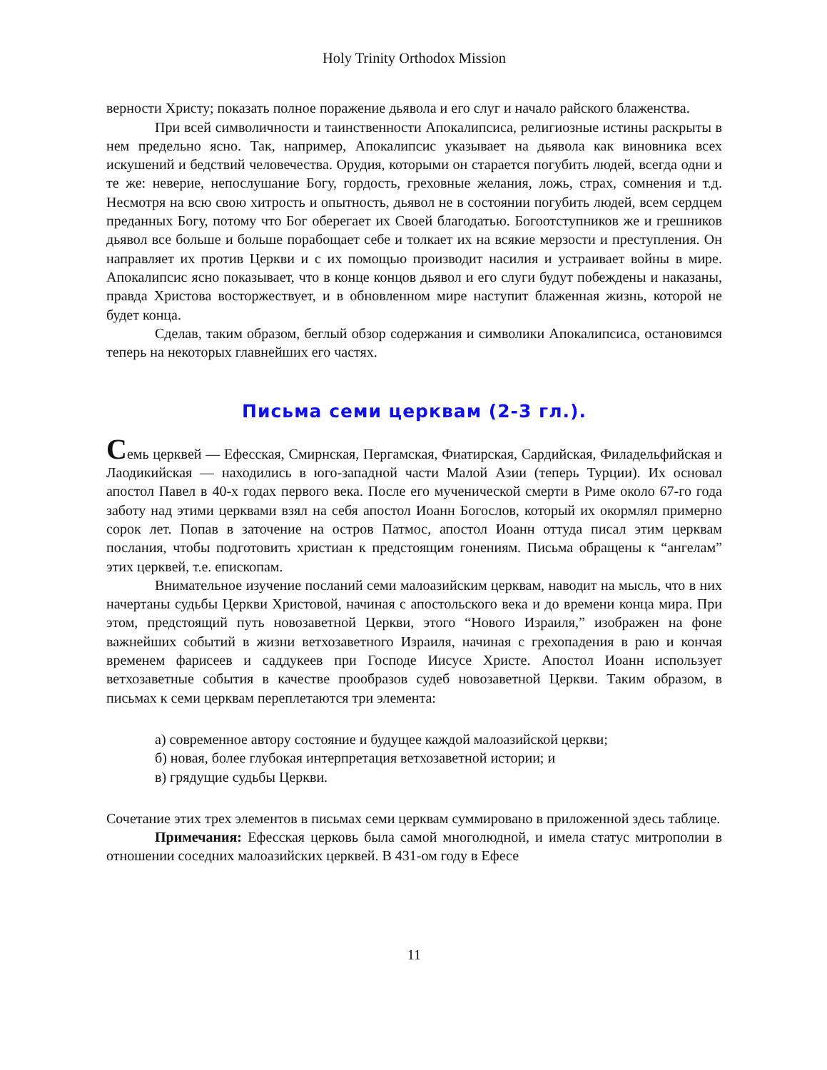Holy Trinity Orthodox Mission
верности Христу; показать полное поражение дьявола и его слуг и начало райского блаженства.
При всей символичности и таинственности Апокалипсиса, религиозные истины раскрыты в нем предельно ясно. Так, например, Апокалипсис указывает на дьявола как виновника всех искушений и бедствий человечества. Орудия, которыми он старается погубить людей, всегда одни и те же: неверие, непослушание Богу, гордость, греховные желания, ложь, страх, сомнения и т.д. Несмотря на всю свою хитрость и опытность, дьявол не в состоянии погубить людей, всем сердцем преданных Богу, потому что Бог оберегает их Своей благодатью. Богоотступников же и грешников дьявол все больше и больше порабощает себе и толкает их на всякие мерзости и преступления. Он направляет их против Церкви и с их помощью производит насилия и устраивает войны в мире. Апокалипсис ясно показывает, что в конце концов дьявол и его слуги будут побеждены и наказаны, правда Христова восторжествует, и в обновленном мире наступит блаженная жизнь, которой не будет конца.
Сделав, таким образом, беглый обзор содержания и символики Апокалипсиса, остановимся теперь на некоторых главнейших его частях.
Письма семи церквам (2-3 гл.).
Семь церквей — Ефесская, Смирнская, Пергамская, Фиатирская, Сардийская, Филадельфийская и Лаодикийская — находились в юго-западной части Малой Азии (теперь Турции). Их основал апостол Павел в 40-х годах первого века. После его мученической смерти в Риме около 67-го года заботу над этими церквами взял на себя апостол Иоанн Богослов, который их окормлял примерно сорок лет. Попав в заточение на остров Патмос, апостол Иоанн оттуда писал этим церквам послания, чтобы подготовить христиан к предстоящим гонениям. Письма обращены к “ангелам” этих церквей, т.е. епископам.
Внимательное изучение посланий семи малоазийским церквам, наводит на мысль, что в них начертаны судьбы Церкви Христовой, начиная с апостольского века и до времени конца мира. При этом, предстоящий путь новозаветной Церкви, этого “Нового Израиля,” изображен на фоне важнейших событий в жизни ветхозаветного Израиля, начиная с грехопадения в раю и кончая временем фарисеев и саддукеев при Господе Иисусе Христе. Апостол Иоанн использует ветхозаветные события в качестве прообразов судеб новозаветной Церкви. Таким образом, в письмах к семи церквам переплетаются три элемента:
а) современное автору состояние и будущее каждой малоазийской церкви;
б) новая, более глубокая интерпретация ветхозаветной истории; и
в) грядущие судьбы Церкви.
Сочетание этих трех элементов в письмах семи церквам суммировано в приложенной здесь таблице.
Примечания: Ефесская церковь была самой многолюдной, и имела статус митрополии в отношении соседних малоазийских церквей. В 431-ом году в Ефесе
11